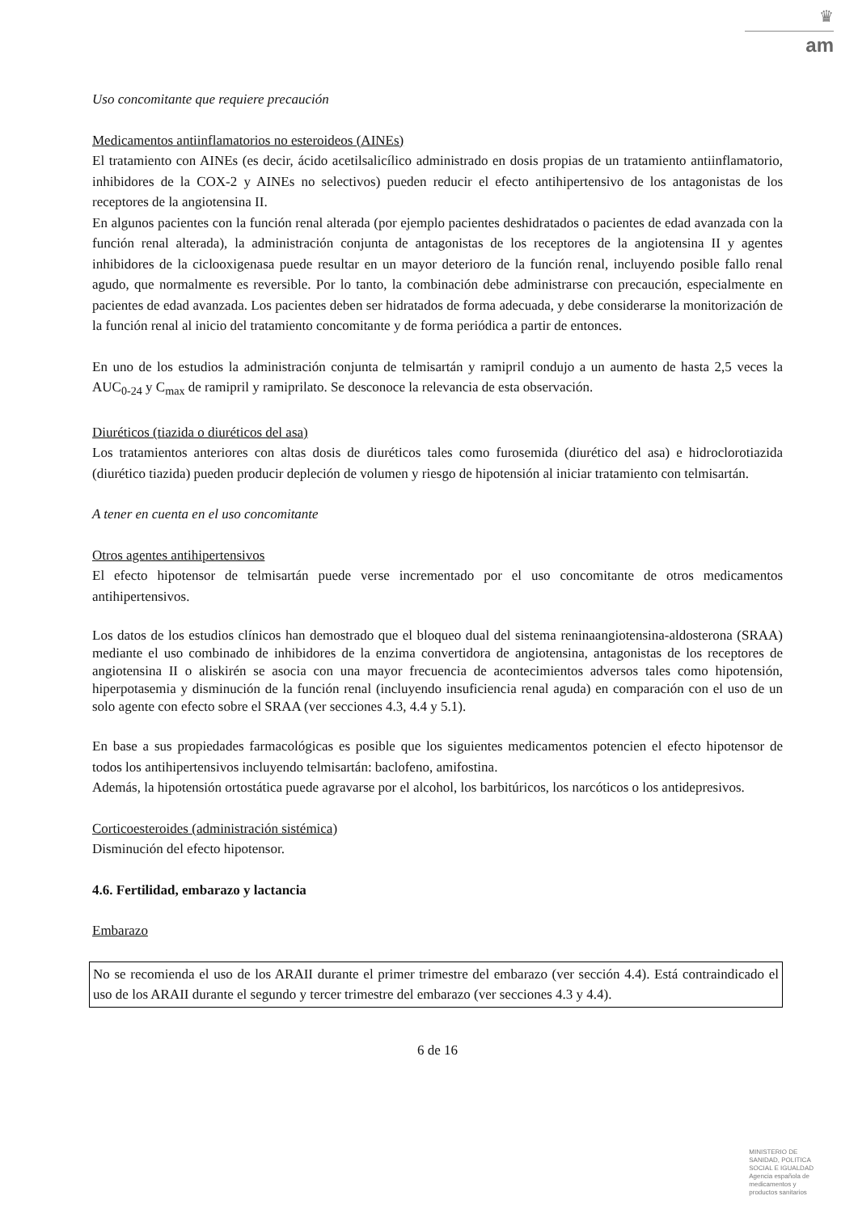♛
am
Uso concomitante que requiere precaución
Medicamentos antiinflamatorios no esteroideos (AINEs)
El tratamiento con AINEs (es decir, ácido acetilsalicílico administrado en dosis propias de un tratamiento antiinflamatorio, inhibidores de la COX-2 y AINEs no selectivos) pueden reducir el efecto antihipertensivo de los antagonistas de los receptores de la angiotensina II.
En algunos pacientes con la función renal alterada (por ejemplo pacientes deshidratados o pacientes de edad avanzada con la función renal alterada), la administración conjunta de antagonistas de los receptores de la angiotensina II y agentes inhibidores de la ciclooxigenasa puede resultar en un mayor deterioro de la función renal, incluyendo posible fallo renal agudo, que normalmente es reversible. Por lo tanto, la combinación debe administrarse con precaución, especialmente en pacientes de edad avanzada. Los pacientes deben ser hidratados de forma adecuada, y debe considerarse la monitorización de la función renal al inicio del tratamiento concomitante y de forma periódica a partir de entonces.
En uno de los estudios la administración conjunta de telmisartán y ramipril condujo a un aumento de hasta 2,5 veces la AUC<sub>0-24</sub> y C<sub>max</sub> de ramipril y ramiprilato. Se desconoce la relevancia de esta observación.
Diuréticos (tiazida o diuréticos del asa)
Los tratamientos anteriores con altas dosis de diuréticos tales como furosemida (diurético del asa) e hidroclorotiazida (diurético tiazida) pueden producir depleción de volumen y riesgo de hipotensión al iniciar tratamiento con telmisartán.
A tener en cuenta en el uso concomitante
Otros agentes antihipertensivos
El efecto hipotensor de telmisartán puede verse incrementado por el uso concomitante de otros medicamentos antihipertensivos.
Los datos de los estudios clínicos han demostrado que el bloqueo dual del sistema reninaangiotensina-aldosterona (SRAA) mediante el uso combinado de inhibidores de la enzima convertidora de angiotensina, antagonistas de los receptores de angiotensina II o aliskirén se asocia con una mayor frecuencia de acontecimientos adversos tales como hipotensión, hiperpotasemia y disminución de la función renal (incluyendo insuficiencia renal aguda) en comparación con el uso de un solo agente con efecto sobre el SRAA (ver secciones 4.3, 4.4 y 5.1).
En base a sus propiedades farmacológicas es posible que los siguientes medicamentos potencien el efecto hipotensor de todos los antihipertensivos incluyendo telmisartán: baclofeno, amifostina.
Además, la hipotensión ortostática puede agravarse por el alcohol, los barbitúricos, los narcóticos o los antidepresivos.
Corticoesteroides (administración sistémica)
Disminución del efecto hipotensor.
4.6. Fertilidad, embarazo y lactancia
Embarazo
No se recomienda el uso de los ARAII durante el primer trimestre del embarazo (ver sección 4.4). Está contraindicado el uso de los ARAII durante el segundo y tercer trimestre del embarazo (ver secciones 4.3 y 4.4).
6 de 16
MINISTERIO DE
SANIDAD, POLITICA
SOCIAL E IGUALDAD
Agencia española de
medicamentos y
productos sanitarios